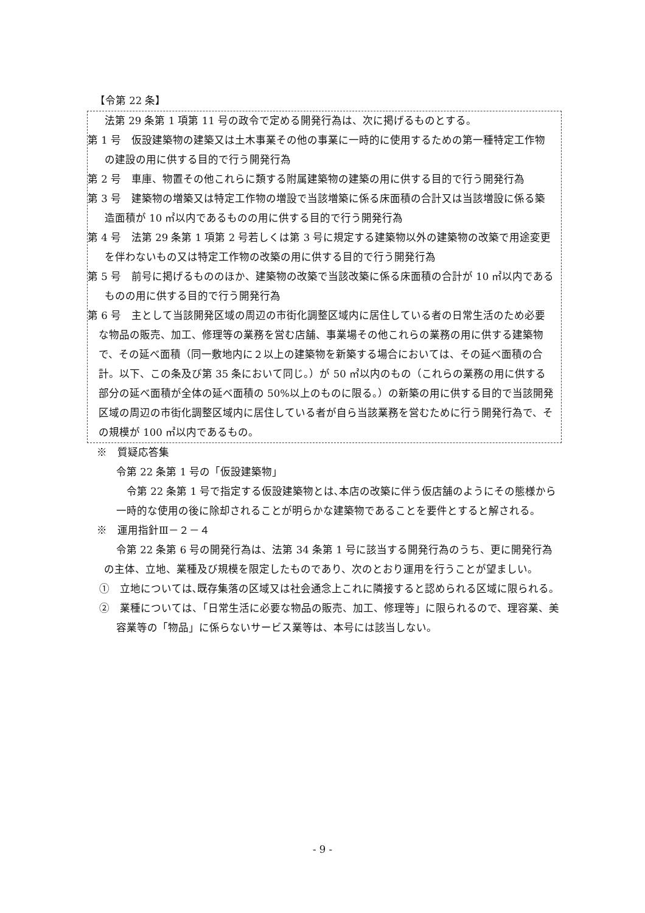【令第 22 条】
法第 29 条第 1 項第 11 号の政令で定める開発行為は、次に掲げるものとする。
第 1 号　仮設建築物の建築又は土木事業その他の事業に一時的に使用するための第一種特定工作物の建設の用に供する目的で行う開発行為
第 2 号　車庫、物置その他これらに類する附属建築物の建築の用に供する目的で行う開発行為
第 3 号　建築物の増築又は特定工作物の増設で当該増築に係る床面積の合計又は当該増設に係る築造面積が 10 ㎡以内であるものの用に供する目的で行う開発行為
第 4 号　法第 29 条第 1 項第 2 号若しくは第 3 号に規定する建築物以外の建築物の改築で用途変更を伴わないもの又は特定工作物の改築の用に供する目的で行う開発行為
第 5 号　前号に掲げるもののほか、建築物の改築で当該改築に係る床面積の合計が 10 ㎡以内であるものの用に供する目的で行う開発行為
第 6 号　主として当該開発区域の周辺の市街化調整区域内に居住している者の日常生活のため必要な物品の販売、加工、修理等の業務を営む店舗、事業場その他これらの業務の用に供する建築物で、その延べ面積（同一敷地内に２以上の建築物を新築する場合においては、その延べ面積の合計。以下、この条及び第 35 条において同じ。）が 50 ㎡以内のもの（これらの業務の用に供する部分の延べ面積が全体の延べ面積の 50%以上のものに限る。）の新築の用に供する目的で当該開発区域の周辺の市街化調整区域内に居住している者が自ら当該業務を営むために行う開発行為で、その規模が 100 ㎡以内であるもの。
※　質疑応答集
令第 22 条第 1 号の「仮設建築物」
　令第 22 条第 1 号で指定する仮設建築物とは､本店の改築に伴う仮店舗のようにその態様から一時的な使用の後に除却されることが明らかな建築物であることを要件とすると解される。
※　運用指針Ⅲ－２－４
令第 22 条第 6 号の開発行為は、法第 34 条第 1 号に該当する開発行為のうち、更に開発行為の主体、立地、業種及び規模を限定したものであり、次のとおり運用を行うことが望ましい。
①　立地については､既存集落の区域又は社会通念上これに隣接すると認められる区域に限られる。
②　業種については、「日常生活に必要な物品の販売、加工、修理等」に限られるので、理容業、美容業等の「物品」に係らないサービス業等は、本号には該当しない。
- 9 -